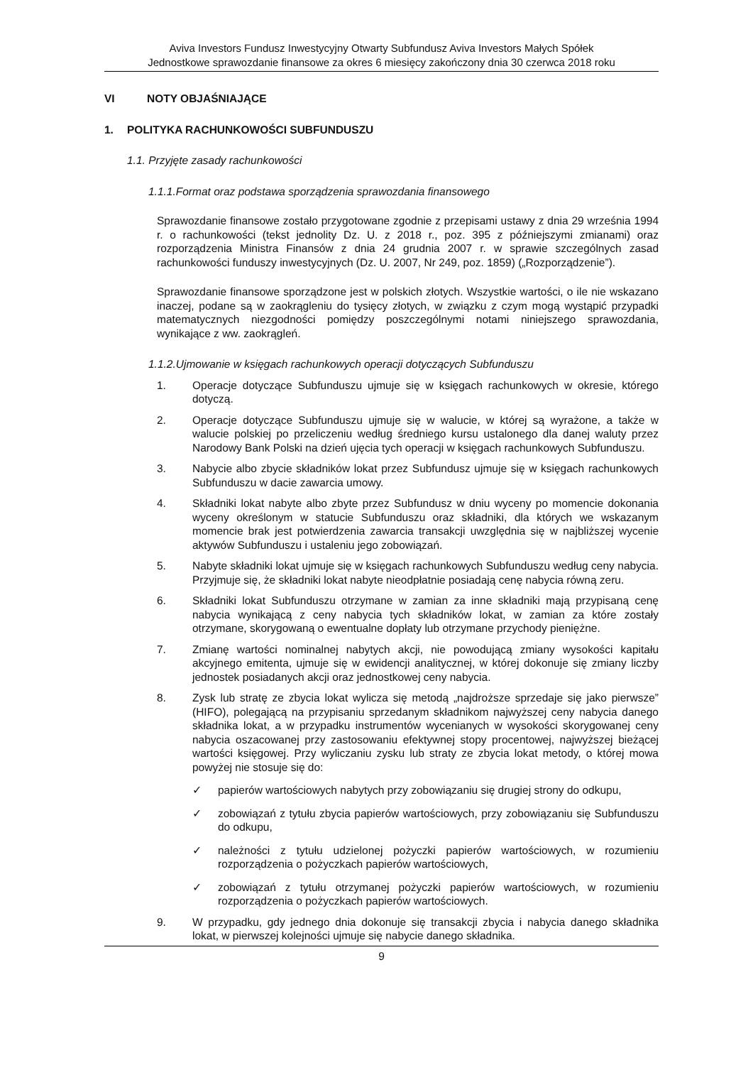Aviva Investors Fundusz Inwestycyjny Otwarty Subfundusz Aviva Investors Małych Spółek
Jednostkowe sprawozdanie finansowe za okres 6 miesięcy zakończony dnia 30 czerwca 2018 roku
VI NOTY OBJAŚNIAJĄCE
1. POLITYKA RACHUNKOWOŚCI SUBFUNDUSZU
1.1. Przyjęte zasady rachunkowości
1.1.1.Format oraz podstawa sporządzenia sprawozdania finansowego
Sprawozdanie finansowe zostało przygotowane zgodnie z przepisami ustawy z dnia 29 września 1994 r. o rachunkowości (tekst jednolity Dz. U. z 2018 r., poz. 395 z późniejszymi zmianami) oraz rozporządzenia Ministra Finansów z dnia 24 grudnia 2007 r. w sprawie szczególnych zasad rachunkowości funduszy inwestycyjnych (Dz. U. 2007, Nr 249, poz. 1859) („Rozporządzenie”).
Sprawozdanie finansowe sporządzone jest w polskich złotych. Wszystkie wartości, o ile nie wskazano inaczej, podane są w zaokrągleniu do tysięcy złotych, w związku z czym mogą wystąpić przypadki matematycznych niezgodności pomiędzy poszczególnymi notami niniejszego sprawozdania, wynikające z ww. zaokrągleń.
1.1.2.Ujmowanie w księgach rachunkowych operacji dotyczących Subfunduszu
1. Operacje dotyczące Subfunduszu ujmuje się w księgach rachunkowych w okresie, którego dotyczą.
2. Operacje dotyczące Subfunduszu ujmuje się w walucie, w której są wyrażone, a także w walucie polskiej po przeliczeniu według średniego kursu ustalonego dla danej waluty przez Narodowy Bank Polski na dzień ujęcia tych operacji w księgach rachunkowych Subfunduszu.
3. Nabycie albo zbycie składników lokat przez Subfundusz ujmuje się w księgach rachunkowych Subfunduszu w dacie zawarcia umowy.
4. Składniki lokat nabyte albo zbyte przez Subfundusz w dniu wyceny po momencie dokonania wyceny określonym w statucie Subfunduszu oraz składniki, dla których we wskazanym momencie brak jest potwierdzenia zawarcia transakcji uwzględnia się w najbliższej wycenie aktywów Subfunduszu i ustaleniu jego zobowiązań.
5. Nabyte składniki lokat ujmuje się w księgach rachunkowych Subfunduszu według ceny nabycia. Przyjmuje się, że składniki lokat nabyte nieodpłatnie posiadają cenę nabycia równą zeru.
6. Składniki lokat Subfunduszu otrzymane w zamian za inne składniki mają przypisaną cenę nabycia wynikającą z ceny nabycia tych składników lokat, w zamian za które zostały otrzymane, skorygowaną o ewentualne dopłaty lub otrzymane przychody pieniężne.
7. Zmianę wartości nominalnej nabytych akcji, nie powodującą zmiany wysokości kapitału akcyjnego emitenta, ujmuje się w ewidencji analitycznej, w której dokonuje się zmiany liczby jednostek posiadanych akcji oraz jednostkowej ceny nabycia.
8. Zysk lub stratę ze zbycia lokat wylicza się metodą „najdroższe sprzedaje się jako pierwsze” (HIFO), polegającą na przypisaniu sprzedanym składnikom najwyższej ceny nabycia danego składnika lokat, a w przypadku instrumentów wycenianych w wysokości skorygowanej ceny nabycia oszacowanej przy zastosowaniu efektywnej stopy procentowej, najwyższej bieżącej wartości księgowej. Przy wyliczaniu zysku lub straty ze zbycia lokat metody, o której mowa powyżej nie stosuje się do:
✓ papierów wartościowych nabytych przy zobowiązaniu się drugiej strony do odkupu,
✓ zobowiązań z tytułu zbycia papierów wartościowych, przy zobowiązaniu się Subfunduszu do odkupu,
✓ należności z tytułu udzielonej pożyczki papierów wartościowych, w rozumieniu rozporządzenia o pożyczkach papierów wartościowych,
✓ zobowiązań z tytułu otrzymanej pożyczki papierów wartościowych, w rozumieniu rozporządzenia o pożyczkach papierów wartościowych.
9. W przypadku, gdy jednego dnia dokonuje się transakcji zbycia i nabycia danego składnika lokat, w pierwszej kolejności ujmuje się nabycie danego składnika.
9